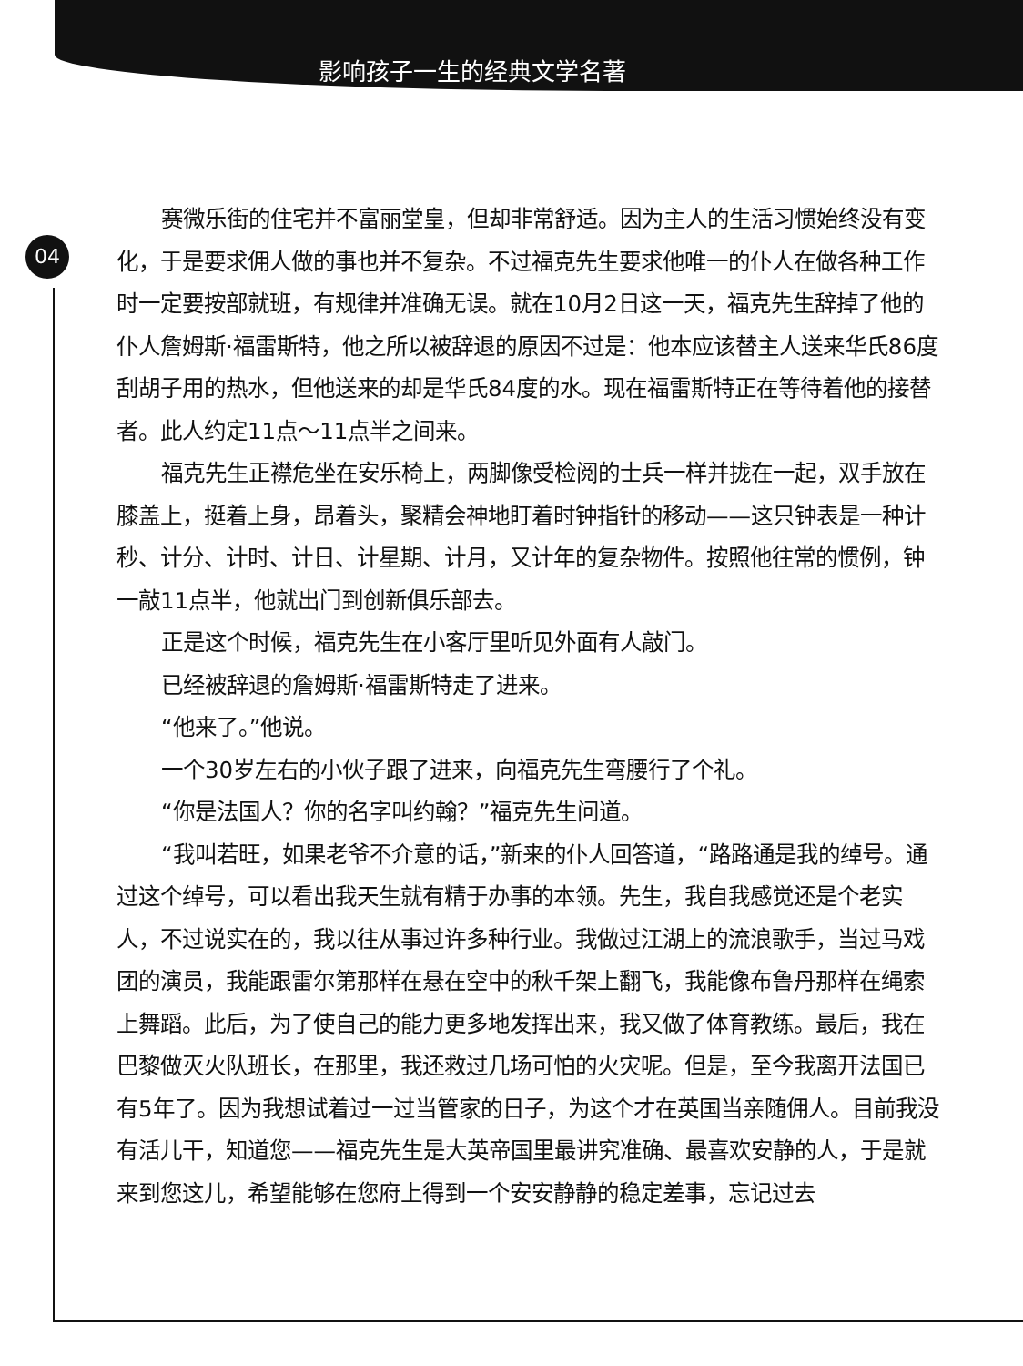影响孩子一生的经典文学名著
04
赛微乐街的住宅并不富丽堂皇，但却非常舒适。因为主人的生活习惯始终没有变化，于是要求佣人做的事也并不复杂。不过福克先生要求他唯一的仆人在做各种工作时一定要按部就班，有规律并准确无误。就在10月2日这一天，福克先生辞掉了他的仆人詹姆斯·福雷斯特，他之所以被辞退的原因不过是：他本应该替主人送来华氏86度刮胡子用的热水，但他送来的却是华氏84度的水。现在福雷斯特正在等待着他的接替者。此人约定11点～11点半之间来。
福克先生正襟危坐在安乐椅上，两脚像受检阅的士兵一样并拢在一起，双手放在膝盖上，挺着上身，昂着头，聚精会神地盯着时钟指针的移动——这只钟表是一种计秒、计分、计时、计日、计星期、计月，又计年的复杂物件。按照他往常的惯例，钟一敲11点半，他就出门到创新俱乐部去。
正是这个时候，福克先生在小客厅里听见外面有人敲门。
已经被辞退的詹姆斯·福雷斯特走了进来。
“他来了。”他说。
一个30岁左右的小伙子跟了进来，向福克先生弯腰行了个礼。
“你是法国人？你的名字叫约翰？”福克先生问道。
“我叫若旺，如果老爷不介意的话，”新来的仆人回答道，“路路通是我的绰号。通过这个绰号，可以看出我天生就有精于办事的本领。先生，我自我感觉还是个老实人，不过说实在的，我以往从事过许多种行业。我做过江湖上的流浪歌手，当过马戏团的演员，我能跟雷尔第那样在悬在空中的秋千架上翻飞，我能像布鲁丹那样在绳索上舞蹈。此后，为了使自己的能力更多地发挥出来，我又做了体育教练。最后，我在巴黎做灭火队班长，在那里，我还救过几场可怕的火灾呢。但是，至今我离开法国已有5年了。因为我想试着过一过当管家的日子，为这个才在英国当亲随佣人。目前我没有活儿干，知道您——福克先生是大英帝国里最讲究准确、最喜欢安静的人，于是就来到您这儿，希望能够在您府上得到一个安安静静的稳定差事，忘记过去